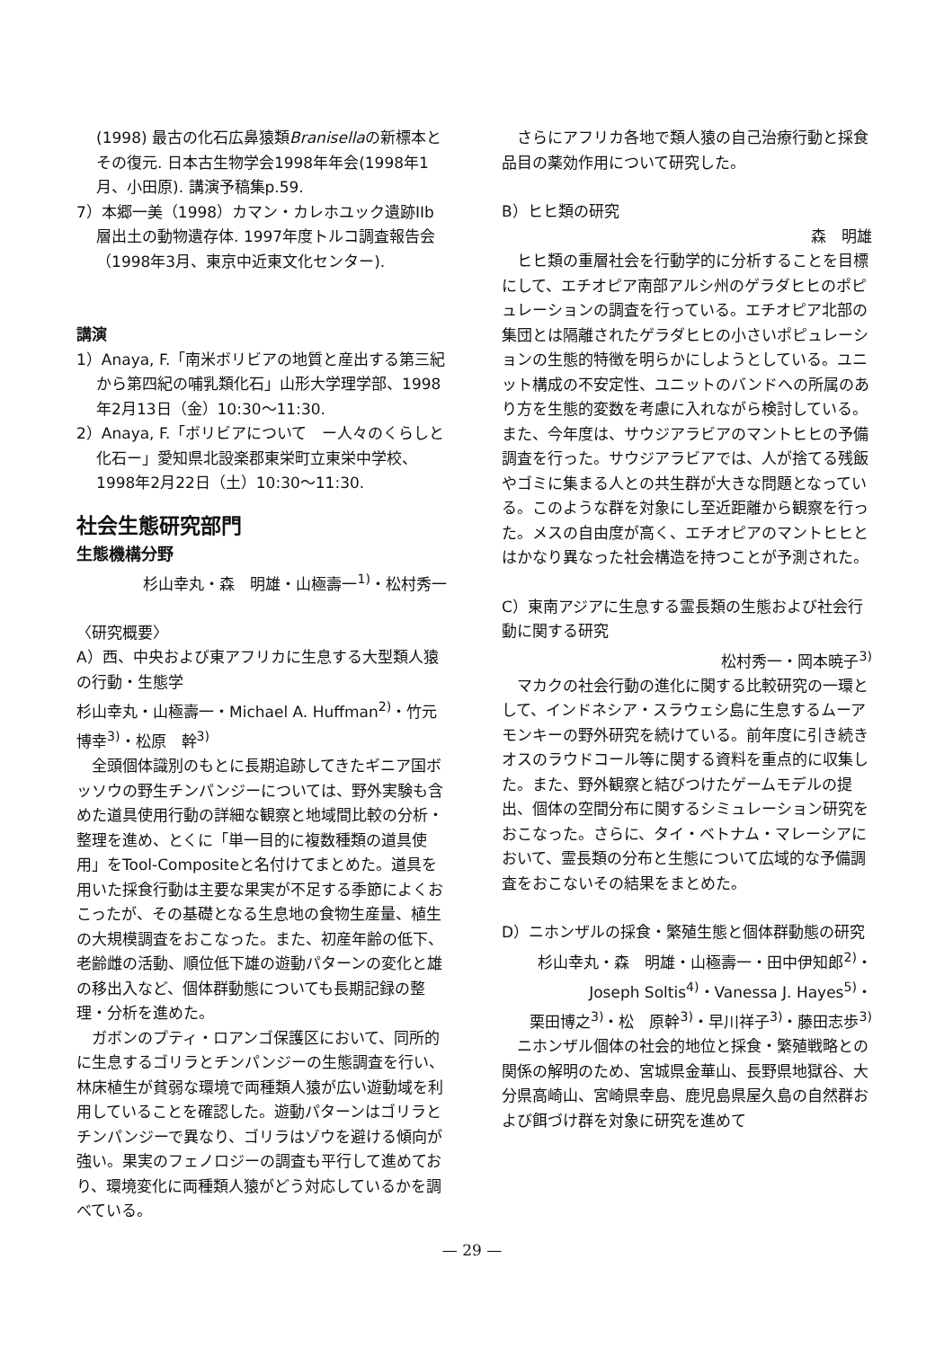(1998) 最古の化石広鼻猿類Branisellaの新標本とその復元. 日本古生物学会1998年年会(1998年1月、小田原). 講演予稿集p.59.
7）本郷一美（1998）カマン・カレホユック遺跡IIb層出土の動物遺存体. 1997年度トルコ調査報告会（1998年3月、東京中近東文化センター).
講演
1）Anaya, F.「南米ボリビアの地質と産出する第三紀から第四紀の哺乳類化石」山形大学理学部、1998年2月13日（金）10:30〜11:30.
2）Anaya, F.「ボリビアについて　ー人々のくらしと化石ー」愛知県北設楽郡東栄町立東栄中学校、1998年2月22日（土）10:30〜11:30.
社会生態研究部門
生態機構分野
杉山幸丸・森　明雄・山極壽一<sup>1)</sup>・松村秀一
〈研究概要〉
A）西、中央および東アフリカに生息する大型類人猿の行動・生態学
杉山幸丸・山極壽一・Michael A. Huffman<sup>2)</sup>・竹元博幸<sup>3)</sup>・松原　幹<sup>3)</sup>
全頭個体識別のもとに長期追跡してきたギニア国ボッソウの野生チンパンジーについては、野外実験も含めた道具使用行動の詳細な観察と地域間比較の分析・整理を進め、とくに「単一目的に複数種類の道具使用」をTool-Compositeと名付けてまとめた。道具を用いた採食行動は主要な果実が不足する季節によくおこったが、その基礎となる生息地の食物生産量、植生の大規模調査をおこなった。また、初産年齢の低下、老齢雌の活動、順位低下雄の遊動パターンの変化と雄の移出入など、個体群動態についても長期記録の整理・分析を進めた。
ガボンのプティ・ロアンゴ保護区において、同所的に生息するゴリラとチンパンジーの生態調査を行い、林床植生が貧弱な環境で両種類人猿が広い遊動域を利用していることを確認した。遊動パターンはゴリラとチンパンジーで異なり、ゴリラはゾウを避ける傾向が強い。果実のフェノロジーの調査も平行して進めており、環境変化に両種類人猿がどう対応しているかを調べている。
さらにアフリカ各地で類人猿の自己治療行動と採食品目の薬効作用について研究した。
B）ヒヒ類の研究
森　明雄
ヒヒ類の重層社会を行動学的に分析することを目標にして、エチオピア南部アルシ州のゲラダヒヒのポピュレーションの調査を行っている。エチオピア北部の集団とは隔離されたゲラダヒヒの小さいポピュレーションの生態的特徴を明らかにしようとしている。ユニット構成の不安定性、ユニットのバンドへの所属のあり方を生態的変数を考慮に入れながら検討している。また、今年度は、サウジアラビアのマントヒヒの予備調査を行った。サウジアラビアでは、人が捨てる残飯やゴミに集まる人との共生群が大きな問題となっている。このような群を対象にし至近距離から観察を行った。メスの自由度が高く、エチオピアのマントヒヒとはかなり異なった社会構造を持つことが予測された。
C）東南アジアに生息する霊長類の生態および社会行動に関する研究
松村秀一・岡本暁子<sup>3)</sup>
マカクの社会行動の進化に関する比較研究の一環として、インドネシア・スラウェシ島に生息するムーアモンキーの野外研究を続けている。前年度に引き続きオスのラウドコール等に関する資料を重点的に収集した。また、野外観察と結びつけたゲームモデルの提出、個体の空間分布に関するシミュレーション研究をおこなった。さらに、タイ・ベトナム・マレーシアにおいて、霊長類の分布と生態について広域的な予備調査をおこないその結果をまとめた。
D）ニホンザルの採食・繁殖生態と個体群動態の研究
杉山幸丸・森　明雄・山極壽一・田中伊知郎<sup>2)</sup>・
Joseph Soltis<sup>4)</sup>・Vanessa J. Hayes<sup>5)</sup>・
栗田博之<sup>3)</sup>・松　原幹<sup>3)</sup>・早川祥子<sup>3)</sup>・藤田志歩<sup>3)</sup>
ニホンザル個体の社会的地位と採食・繁殖戦略との関係の解明のため、宮城県金華山、長野県地獄谷、大分県高崎山、宮崎県幸島、鹿児島県屋久島の自然群および餌づけ群を対象に研究を進めて
— 29 —